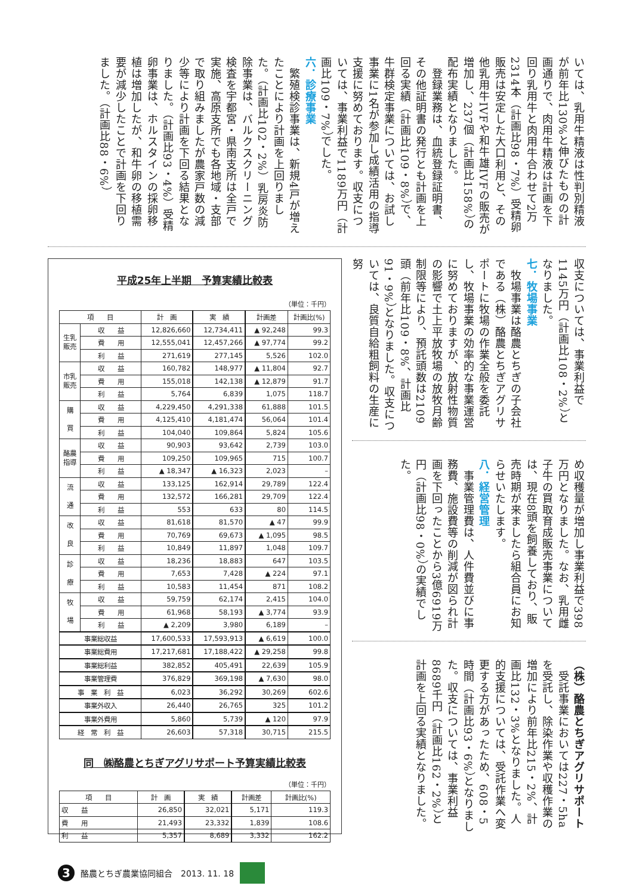いては、乳用牛精液は性判別精液が前年比130%と伸びたものの計画通りで、肉用牛精液は計画を下回り乳用牛と肉用牛合わせて2万2314本（計画比98・7%）受精卵販売は安定した大口利用と、その他乳用牛IVFや和牛雄IVFの販売が増加し、237個（計画比158%）の配布実績となりました。
　登録業務は、血統登録証明書、その他証明書の発行とも計画を上回る実績（計画比109・8%）で、牛群検定事業については、お試し事業に1名が参加し成績活用の指導支援に努めております。収支については、事業利益で1189万円（計画比109・7%）でした。
六．診療事業
　繁殖検診事業は、新規4戸が増えたことにより計画を上回りました。（計画比102・2%）乳房炎防除事業は、バルクスクリーニング検査を宇都宮・県南支所は全戸で実施、高原支所でも各地域・支部で取り組みましたが農家戸数の減少等により計画を下回る結果となりました。（計画比93・4%）受精卵事業は、ホルスタインの採卵移植は増加したが、和牛卵の移植需要が減少したことで計画を下回りました。（計画比88・6%）
収支については、事業利益で1145万円（計画比108・2%）となりました。
七．牧場事業
　牧場事業は酪農とちぎの子会社である（株）酪農とちぎアグリサポートに牧場の作業全般を委託し、牧場事業の効率的な事業運営に努めておりますが、放射性物質の影響で土上平放牧場の放牧月齢制限等により、預託頭数は2109頭（前年比109・8%、計画比91・9%）となりました。収支については、良質自給粗飼料の生産に努
め収穫量が増加し事業利益で398万円となりました。なお、乳用雌子牛の買取育成販売事業については、現在8頭を飼養しており、販売時期が来ましたら組合員にお知らせいたします。
八．経営管理
　事業管理費は、人件費並びに事務費、施設費等の削減が図られ計画を下回ったことから3億6919万円（計画比98・0%）の実績でした。
（株）酪農とちぎアグリサポート
　受託事業においては227・5haを受託し、除染作業や収穫作業の増加により前年比215・2%、計画比132・3%となりました。人的支援については、受託作業へ変更する方があったため、608・5時間（計画比93・6%）となりました。収支については、事業利益8689千円（計画比162・2%）と計画を上回る実績となりました。
平成25年上半期　予算実績比較表
（単位：千円）
| 項 目 | | 計 画 | 実 績 | 計画差 | 計画比(%) |
| --- | --- | --- | --- | --- | --- |
| 生乳販売 | 収 益 | 12,826,660 | 12,734,411 | ▲ 92,248 | 99.3 |
| | 費 用 | 12,555,041 | 12,457,266 | ▲ 97,774 | 99.2 |
| | 利 益 | 271,619 | 277,145 | 5,526 | 102.0 |
| 市乳販売 | 収 益 | 160,782 | 148,977 | ▲ 11,804 | 92.7 |
| | 費 用 | 155,018 | 142,138 | ▲ 12,879 | 91.7 |
| | 利 益 | 5,764 | 6,839 | 1,075 | 118.7 |
| 購 買 | 収 益 | 4,229,450 | 4,291,338 | 61,888 | 101.5 |
| | 費 用 | 4,125,410 | 4,181,474 | 56,064 | 101.4 |
| | 利 益 | 104,040 | 109,864 | 5,824 | 105.6 |
| 酪農指導 | 収 益 | 90,903 | 93,642 | 2,739 | 103.0 |
| | 費 用 | 109,250 | 109,965 | 715 | 100.7 |
| | 利 益 | ▲ 18,347 | ▲ 16,323 | 2,023 | – |
| 流 通 | 収 益 | 133,125 | 162,914 | 29,789 | 122.4 |
| | 費 用 | 132,572 | 166,281 | 29,709 | 122.4 |
| | 利 益 | 553 | 633 | 80 | 114.5 |
| 改 良 | 収 益 | 81,618 | 81,570 | ▲ 47 | 99.9 |
| | 費 用 | 70,769 | 69,673 | ▲ 1,095 | 98.5 |
| | 利 益 | 10,849 | 11,897 | 1,048 | 109.7 |
| 診 療 | 収 益 | 18,236 | 18,883 | 647 | 103.5 |
| | 費 用 | 7,653 | 7,428 | ▲ 224 | 97.1 |
| | 利 益 | 10,583 | 11,454 | 871 | 108.2 |
| 牧 場 | 収 益 | 59,759 | 62,174 | 2,415 | 104.0 |
| | 費 用 | 61,968 | 58,193 | ▲ 3,774 | 93.9 |
| | 利 益 | ▲ 2,209 | 3,980 | 6,189 | – |
| 事業総収益 | | 17,600,533 | 17,593,913 | ▲ 6,619 | 100.0 |
| 事業総費用 | | 17,217,681 | 17,188,422 | ▲ 29,258 | 99.8 |
| 事業総利益 | | 382,852 | 405,491 | 22,639 | 105.9 |
| 事業管理費 | | 376,829 | 369,198 | ▲ 7,630 | 98.0 |
| 事 業 利 益 | | 6,023 | 36,292 | 30,269 | 602.6 |
| 事業外収入 | | 26,440 | 26,765 | 325 | 101.2 |
| 事業外費用 | | 5,860 | 5,739 | ▲ 120 | 97.9 |
| 経 常 利 益 | | 26,603 | 57,318 | 30,715 | 215.5 |
同　㈱酪農とちぎアグリサポート予算実績比較表
（単位：千円）
| 項 目 | 計 画 | 実 績 | 計画差 | 計画比(%) |
| --- | --- | --- | --- | --- |
| 収 益 | 26,850 | 32,021 | 5,171 | 119.3 |
| 費 用 | 21,493 | 23,332 | 1,839 | 108.6 |
| 利 益 | 5,357 | 8,689 | 3,332 | 162.2 |
3
酪農とちぎ農業協同組合　2013. 11. 18